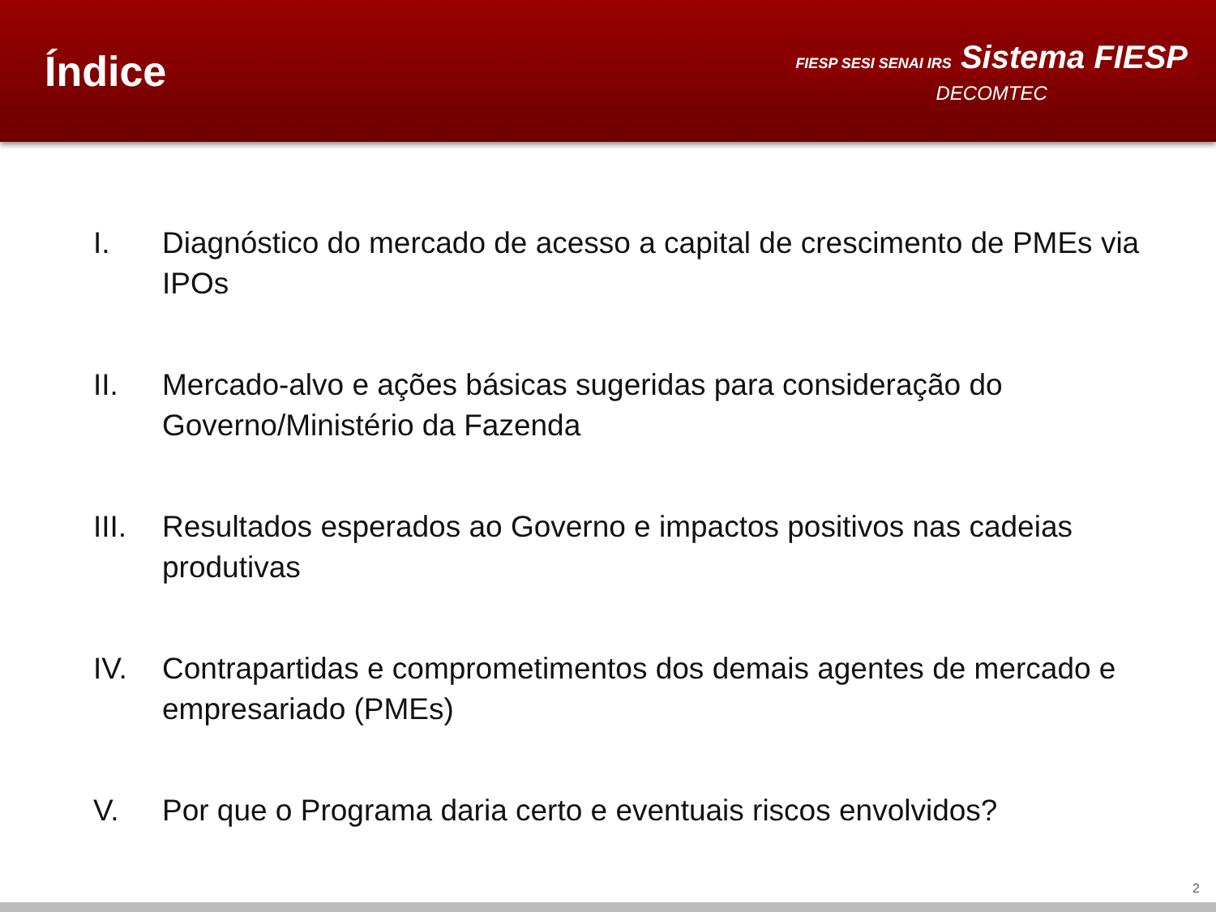Índice
FIESP SESI SENAI IRS Sistema FIESP
DECOMTEC
I. Diagnóstico do mercado de acesso a capital de crescimento de PMEs via IPOs
II. Mercado-alvo e ações básicas sugeridas para consideração do Governo/Ministério da Fazenda
III. Resultados esperados ao Governo e impactos positivos nas cadeias produtivas
IV. Contrapartidas e comprometimentos dos demais agentes de mercado e empresariado (PMEs)
V. Por que o Programa daria certo e eventuais riscos envolvidos?
2